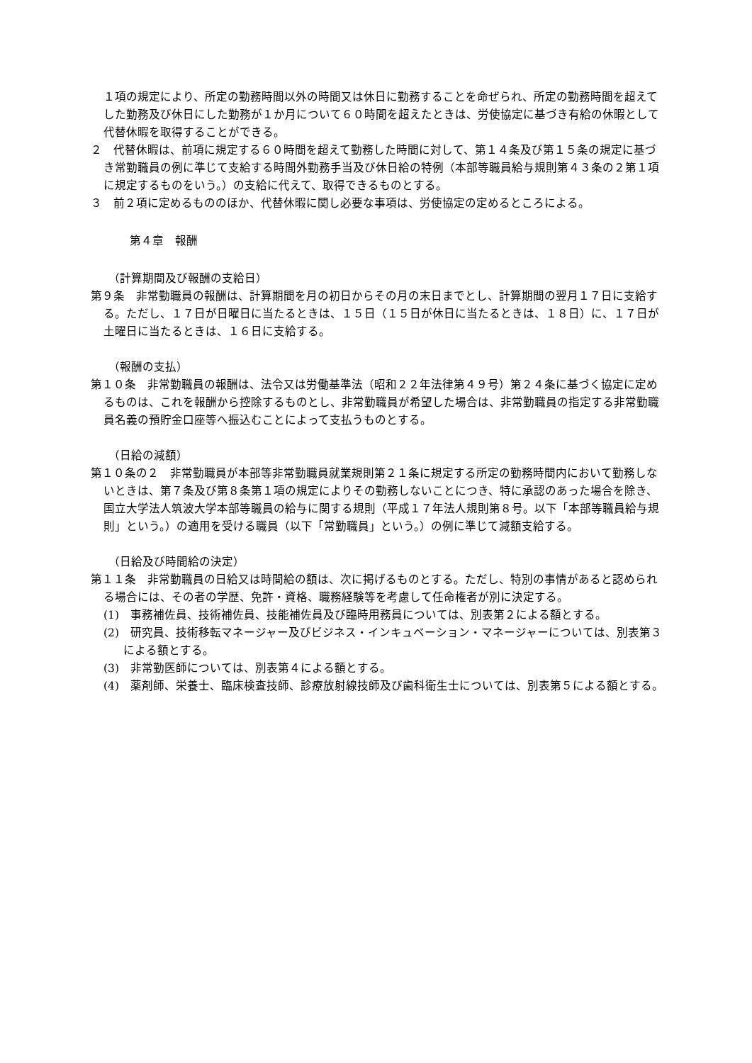１項の規定により、所定の勤務時間以外の時間又は休日に勤務することを命ぜられ、所定の勤務時間を超えてした勤務及び休日にした勤務が１か月について６０時間を超えたときは、労使協定に基づき有給の休暇として代替休暇を取得することができる。
２　代替休暇は、前項に規定する６０時間を超えて勤務した時間に対して、第１４条及び第１５条の規定に基づき常勤職員の例に準じて支給する時間外勤務手当及び休日給の特例（本部等職員給与規則第４３条の２第１項に規定するものをいう。）の支給に代えて、取得できるものとする。
３　前２項に定めるもののほか、代替休暇に関し必要な事項は、労使協定の定めるところによる。
第４章　報酬
（計算期間及び報酬の支給日）
第９条　非常勤職員の報酬は、計算期間を月の初日からその月の末日までとし、計算期間の翌月１７日に支給する。ただし、１７日が日曜日に当たるときは、１５日（１５日が休日に当たるときは、１８日）に、１７日が土曜日に当たるときは、１６日に支給する。
（報酬の支払）
第１０条　非常勤職員の報酬は、法令又は労働基準法（昭和２２年法律第４９号）第２４条に基づく協定に定めるものは、これを報酬から控除するものとし、非常勤職員が希望した場合は、非常勤職員の指定する非常勤職員名義の預貯金口座等へ振込むことによって支払うものとする。
（日給の減額）
第１０条の２　非常勤職員が本部等非常勤職員就業規則第２１条に規定する所定の勤務時間内において勤務しないときは、第７条及び第８条第１項の規定によりその勤務しないことにつき、特に承認のあった場合を除き、国立大学法人筑波大学本部等職員の給与に関する規則（平成１７年法人規則第８号。以下「本部等職員給与規則」という。）の適用を受ける職員（以下「常勤職員」という。）の例に準じて減額支給する。
（日給及び時間給の決定）
第１１条　非常勤職員の日給又は時間給の額は、次に掲げるものとする。ただし、特別の事情があると認められる場合には、その者の学歴、免許・資格、職務経験等を考慮して任命権者が別に決定する。
(1)　事務補佐員、技術補佐員、技能補佐員及び臨時用務員については、別表第２による額とする。
(2)　研究員、技術移転マネージャー及びビジネス・インキュベーション・マネージャーについては、別表第３による額とする。
(3)　非常勤医師については、別表第４による額とする。
(4)　薬剤師、栄養士、臨床検査技師、診療放射線技師及び歯科衛生士については、別表第５による額とする。